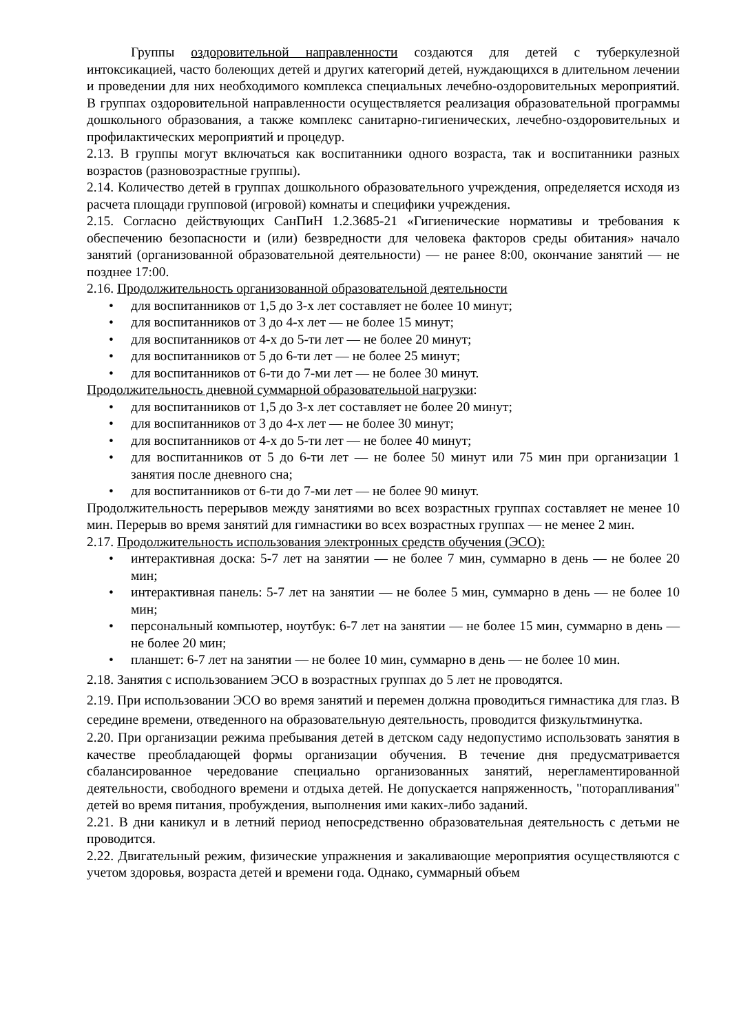Группы оздоровительной направленности создаются для детей с туберкулезной интоксикацией, часто болеющих детей и других категорий детей, нуждающихся в длительном лечении и проведении для них необходимого комплекса специальных лечебно-оздоровительных мероприятий. В группах оздоровительной направленности осуществляется реализация образовательной программы дошкольного образования, а также комплекс санитарно-гигиенических, лечебно-оздоровительных и профилактических мероприятий и процедур.
2.13. В группы могут включаться как воспитанники одного возраста, так и воспитанники разных возрастов (разновозрастные группы).
2.14. Количество детей в группах дошкольного образовательного учреждения, определяется исходя из расчета площади групповой (игровой) комнаты и специфики учреждения.
2.15. Согласно действующих СанПиН 1.2.3685-21 «Гигиенические нормативы и требования к обеспечению безопасности и (или) безвредности для человека факторов среды обитания» начало занятий (организованной образовательной деятельности) — не ранее 8:00, окончание занятий — не позднее 17:00.
2.16. Продолжительность организованной образовательной деятельности
• для воспитанников от 1,5 до 3-х лет составляет не более 10 минут;
• для воспитанников от 3 до 4-х лет — не более 15 минут;
• для воспитанников от 4-х до 5-ти лет — не более 20 минут;
• для воспитанников от 5 до 6-ти лет — не более 25 минут;
• для воспитанников от 6-ти до 7-ми лет — не более 30 минут.
Продолжительность дневной суммарной образовательной нагрузки:
• для воспитанников от 1,5 до 3-х лет составляет не более 20 минут;
• для воспитанников от 3 до 4-х лет — не более 30 минут;
• для воспитанников от 4-х до 5-ти лет — не более 40 минут;
• для воспитанников от 5 до 6-ти лет — не более 50 минут или 75 мин при организации 1 занятия после дневного сна;
• для воспитанников от 6-ти до 7-ми лет — не более 90 минут.
Продолжительность перерывов между занятиями во всех возрастных группах составляет не менее 10 мин. Перерыв во время занятий для гимнастики во всех возрастных группах — не менее 2 мин.
2.17. Продолжительность использования электронных средств обучения (ЭСО):
• интерактивная доска: 5-7 лет на занятии — не более 7 мин, суммарно в день — не более 20 мин;
• интерактивная панель: 5-7 лет на занятии — не более 5 мин, суммарно в день — не более 10 мин;
• персональный компьютер, ноутбук: 6-7 лет на занятии — не более 15 мин, суммарно в день — не более 20 мин;
• планшет: 6-7 лет на занятии — не более 10 мин, суммарно в день — не более 10 мин.
2.18. Занятия с использованием ЭСО в возрастных группах до 5 лет не проводятся.
2.19. При использовании ЭСО во время занятий и перемен должна проводиться гимнастика для глаз. В середине времени, отведенного на образовательную деятельность, проводится физкультминутка.
2.20. При организации режима пребывания детей в детском саду недопустимо использовать занятия в качестве преобладающей формы организации обучения. В течение дня предусматривается сбалансированное чередование специально организованных занятий, нерегламентированной деятельности, свободного времени и отдыха детей. Не допускается напряженность, "поторапливания" детей во время питания, пробуждения, выполнения ими каких-либо заданий.
2.21. В дни каникул и в летний период непосредственно образовательная деятельность с детьми не проводится.
2.22. Двигательный режим, физические упражнения и закаливающие мероприятия осуществляются с учетом здоровья, возраста детей и времени года. Однако, суммарный объем